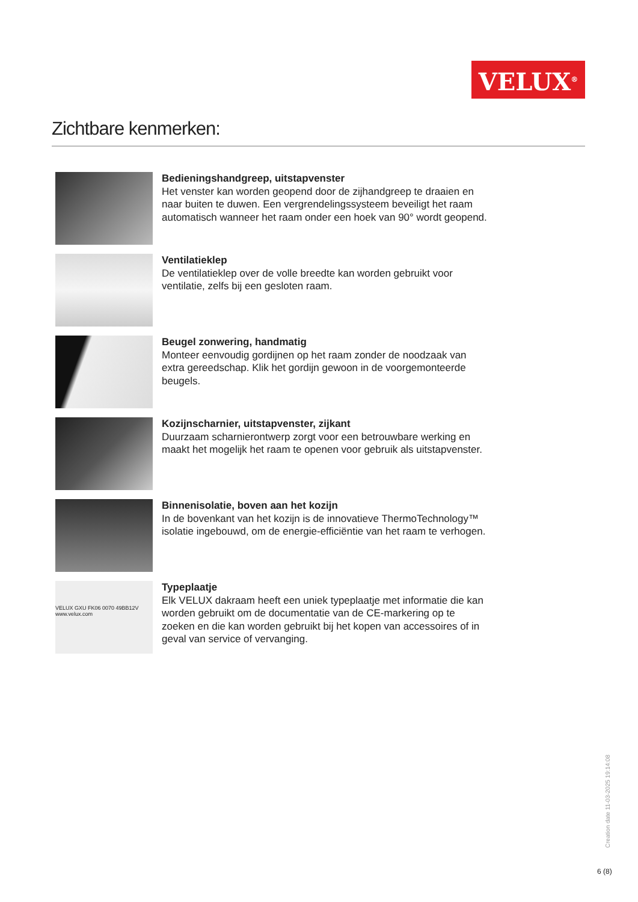VELUX<sup>®</sup>
Zichtbare kenmerken:
Bedieningshandgreep, uitstapvenster
Het venster kan worden geopend door de zijhandgreep te draaien en naar buiten te duwen. Een vergrendelingssysteem beveiligt het raam automatisch wanneer het raam onder een hoek van 90° wordt geopend.
Ventilatieklep
De ventilatieklep over de volle breedte kan worden gebruikt voor ventilatie, zelfs bij een gesloten raam.
Beugel zonwering, handmatig
Monteer eenvoudig gordijnen op het raam zonder de noodzaak van extra gereedschap. Klik het gordijn gewoon in de voorgemonteerde beugels.
Kozijnscharnier, uitstapvenster, zijkant
Duurzaam scharnierontwerp zorgt voor een betrouwbare werking en maakt het mogelijk het raam te openen voor gebruik als uitstapvenster.
Binnenisolatie, boven aan het kozijn
In de bovenkant van het kozijn is de innovatieve ThermoTechnology™ isolatie ingebouwd, om de energie-efficiëntie van het raam te verhogen.
VELUX GXU FK06 0070 49BB12V www.velux.com
Typeplaatje
Elk VELUX dakraam heeft een uniek typeplaatje met informatie die kan worden gebruikt om de documentatie van de CE-markering op te zoeken en die kan worden gebruikt bij het kopen van accessoires of in geval van service of vervanging.
Creation date 11-03-2025 19:14:08
6 (8)